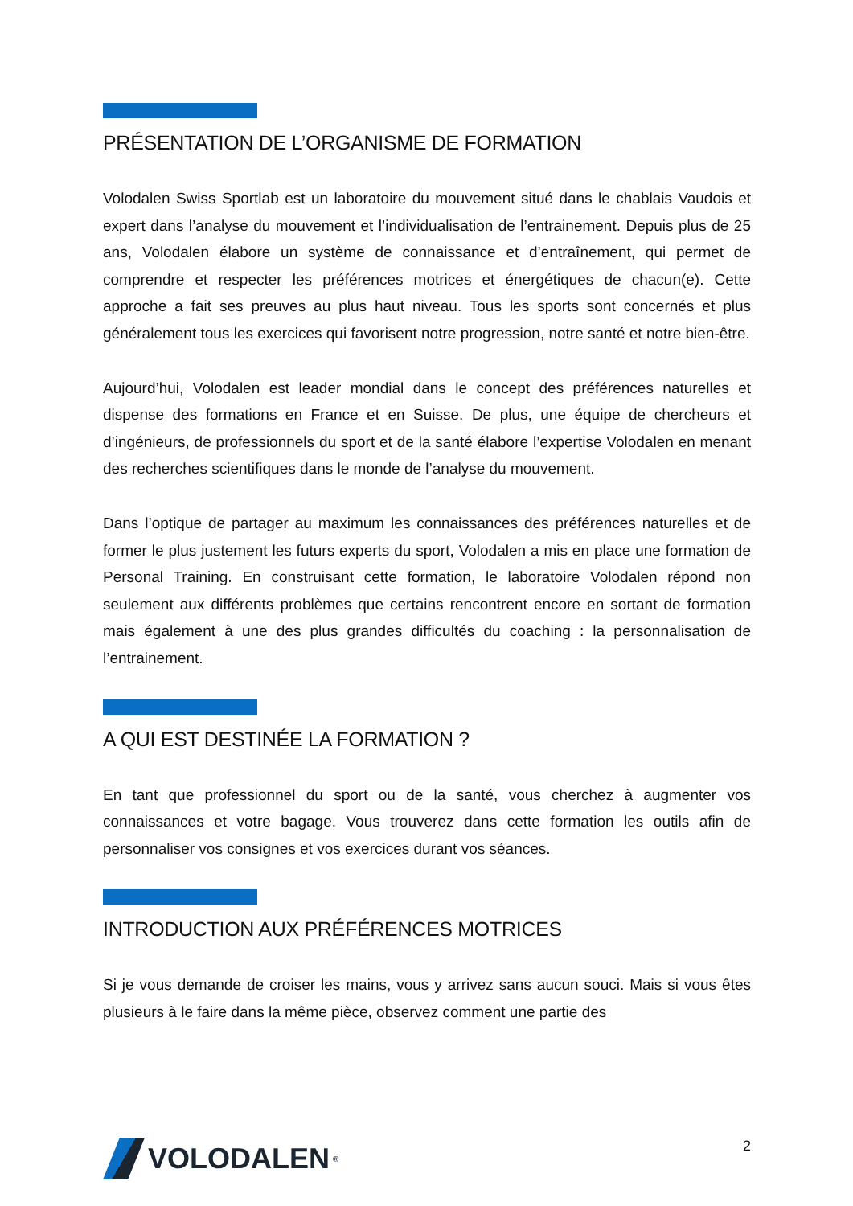PRÉSENTATION DE L’ORGANISME DE FORMATION
Volodalen Swiss Sportlab est un laboratoire du mouvement situé dans le chablais Vaudois et expert dans l’analyse du mouvement et l’individualisation de l’entrainement. Depuis plus de 25 ans, Volodalen élabore un système de connaissance et d’entraînement, qui permet de comprendre et respecter les préférences motrices et énergétiques de chacun(e). Cette approche a fait ses preuves au plus haut niveau. Tous les sports sont concernés et plus généralement tous les exercices qui favorisent notre progression, notre santé et notre bien-être.
Aujourd’hui, Volodalen est leader mondial dans le concept des préférences naturelles et dispense des formations en France et en Suisse. De plus, une équipe de chercheurs et d’ingénieurs, de professionnels du sport et de la santé élabore l’expertise Volodalen en menant des recherches scientifiques dans le monde de l’analyse du mouvement.
Dans l’optique de partager au maximum les connaissances des préférences naturelles et de former le plus justement les futurs experts du sport, Volodalen a mis en place une formation de Personal Training. En construisant cette formation, le laboratoire Volodalen répond non seulement aux différents problèmes que certains rencontrent encore en sortant de formation mais également à une des plus grandes difficultés du coaching : la personnalisation de l’entrainement.
A QUI EST DESTINÉE LA FORMATION ?
En tant que professionnel du sport ou de la santé, vous cherchez à augmenter vos connaissances et votre bagage. Vous trouverez dans cette formation les outils afin de personnaliser vos consignes et vos exercices durant vos séances.
INTRODUCTION AUX PRÉFÉRENCES MOTRICES
Si je vous demande de croiser les mains, vous y arrivez sans aucun souci. Mais si vous êtes plusieurs à le faire dans la même pièce, observez comment une partie des
VOLODALEN<sup>®</sup>
2